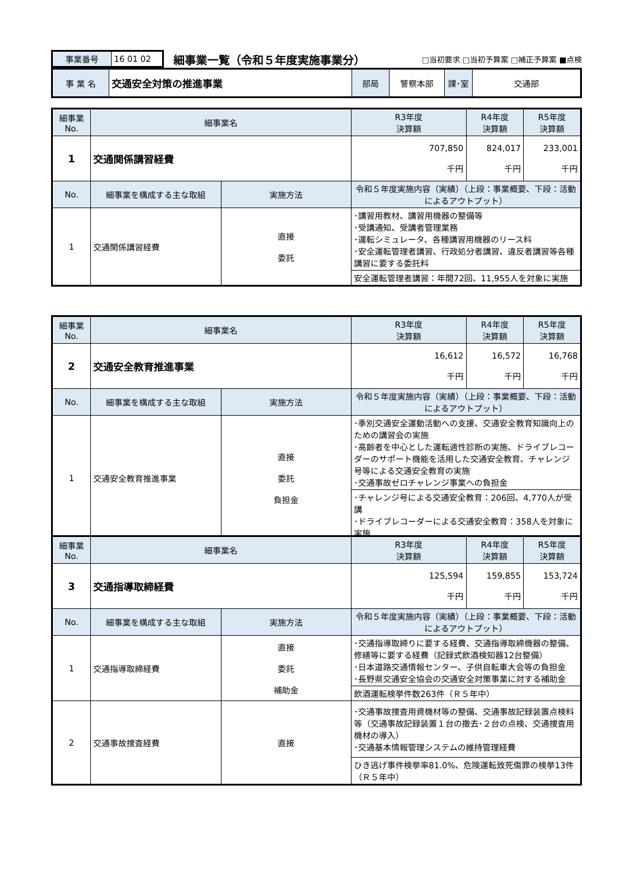| 事業番号 | 16 01 02 |
細事業一覧（令和５年度実施事業分）
□当初要求 □当初予算案 □補正予算案 ■点検
| 事 業 名 | 交通安全対策の推進事業 | 部局 | 警察本部 | 課･室 | 交通部 |
| 細事業 No. | 細事業名 | | R3年度 決算額 | R4年度 決算額 | R5年度 決算額 |
| --- | --- | --- | --- | --- | --- |
| 1 | 交通関係講習経費 | | 707,850 千円 | 824,017 千円 | 233,001 千円 |
| No. | 細事業を構成する主な取組 | 実施方法 | 令和５年度実施内容（実績）（上段：事業概要、下段：活動によるアウトプット） | | |
| 1 | 交通関係講習経費 | 直接 委託 | ･講習用教材、講習用機器の整備等 ･受講通知、受講者管理業務 ･運転シミュレータ、各種講習用機器のリース料 ･安全運転管理者講習、行政処分者講習、違反者講習等各種講習に要する委託料 | | |
| | | | 安全運転管理者講習：年間72回、11,955人を対象に実施 | | |
| 細事業 No. | 細事業名 | | R3年度 決算額 | R4年度 決算額 | R5年度 決算額 |
| --- | --- | --- | --- | --- | --- |
| 2 | 交通安全教育推進事業 | | 16,612 千円 | 16,572 千円 | 16,768 千円 |
| No. | 細事業を構成する主な取組 | 実施方法 | 令和５年度実施内容（実績）（上段：事業概要、下段：活動によるアウトプット） | | |
| 1 | 交通安全教育推進事業 | 直接 委託 負担金 | ･季別交通安全運動活動への支援、交通安全教育知識向上のための講習会の実施 ･高齢者を中心とした運転適性診断の実施、ドライブレコーダーのサポート機能を活用した交通安全教育、チャレンジ号等による交通安全教育の実施 ･交通事故ゼロチャレンジ事業への負担金 | | |
| | | | ･チャレンジ号による交通安全教育：206回、4,770人が受講 ･ドライブレコーダーによる交通安全教育：358人を対象に実施 | | |
| 細事業 No. | 細事業名 | | R3年度 決算額 | R4年度 決算額 | R5年度 決算額 |
| --- | --- | --- | --- | --- | --- |
| 3 | 交通指導取締経費 | | 125,594 千円 | 159,855 千円 | 153,724 千円 |
| No. | 細事業を構成する主な取組 | 実施方法 | 令和５年度実施内容（実績）（上段：事業概要、下段：活動によるアウトプット） | | |
| 1 | 交通指導取締経費 | 直接 委託 補助金 | ･交通指導取締りに要する経費、交通指導取締機器の整備、修繕等に要する経費（記録式飲酒検知器12台整備） ･日本道路交通情報センター、子供自転車大会等の負担金 ･長野県交通安全協会の交通安全対策事業に対する補助金 | | |
| | | | 飲酒運転検挙件数263件（Ｒ５年中） | | |
| 2 | 交通事故捜査経費 | 直接 | ･交通事故捜査用資機材等の整備、交通事故記録装置点検料等（交通事故記録装置１台の撤去･２台の点検、交通捜査用機材の導入） ･交通基本情報管理システムの維持管理経費 | | |
| | | | ひき逃げ事件検挙率81.0%、危険運転致死傷罪の検挙13件（Ｒ５年中） | | |